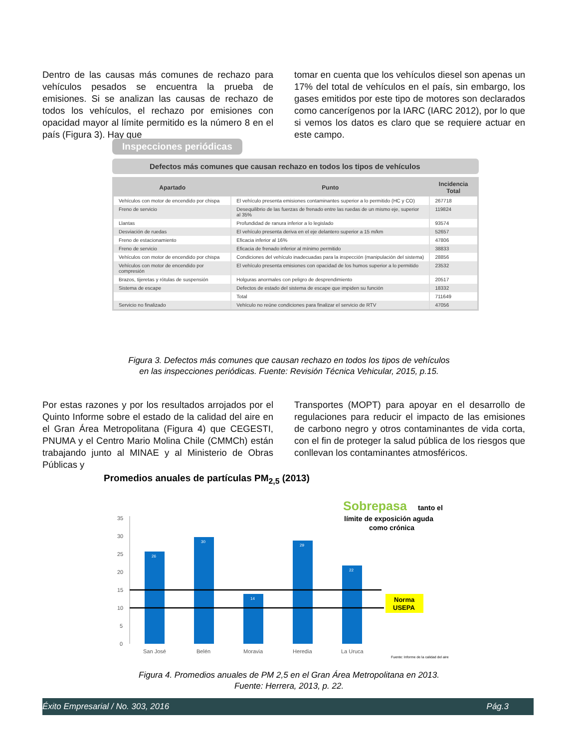Dentro de las causas más comunes de rechazo para vehículos pesados se encuentra la prueba de emisiones. Si se analizan las causas de rechazo de todos los vehículos, el rechazo por emisiones con opacidad mayor al límite permitido es la número 8 en el país (Figura 3). Hay que
tomar en cuenta que los vehículos diesel son apenas un 17% del total de vehículos en el país, sin embargo, los gases emitidos por este tipo de motores son declarados como cancerígenos por la IARC (IARC 2012), por lo que si vemos los datos es claro que se requiere actuar en este campo.
Inspecciones periódicas
Defectos más comunes que causan rechazo en todos los tipos de vehículos
| Apartado | Punto | Incidencia Total |
| --- | --- | --- |
| Vehículos con motor de encendido por chispa | El vehículo presenta emisiones contaminantes superior a lo permitido (HC y CO) | 267718 |
| Freno de servicio | Desequilibrio de las fuerzas de frenado entre las ruedas de un mismo eje, superior al 35% | 119824 |
| Llantas | Profundidad de ranura inferior a lo legislado | 93574 |
| Desviación de ruedas | El vehículo presenta deriva en el eje delantero superior a 15 m/km | 52657 |
| Freno de estacionamiento | Eficacia inferior al 16% | 47806 |
| Freno de servicio | Eficacia de frenado inferior al mínimo permitido | 38833 |
| Vehículos con motor de encendido por chispa | Condiciones del vehículo inadecuadas para la inspección (manipulación del sistema) | 28856 |
| Vehículos con motor de encendido por compresión | El vehículo presenta emisiones con opacidad de los humos superior a lo permitido | 23532 |
| Brazos, tijeretas y rótulas de suspensión | Holguras anormales con peligro de desprendimiento | 20517 |
| Sistema de escape | Defectos de estado del sistema de escape que impiden su función | 18332 |
| | Total | 711649 |
| Servicio no finalizado | Vehículo no reúne condiciones para finalizar el servicio de RTV | 47056 |
Figura 3. Defectos más comunes que causan rechazo en todos los tipos de vehículos
en las inspecciones periódicas. Fuente: Revisión Técnica Vehicular, 2015, p.15.
Por estas razones y por los resultados arrojados por el Quinto Informe sobre el estado de la calidad del aire en el Gran Área Metropolitana (Figura 4) que CEGESTI, PNUMA y el Centro Mario Molina Chile (CMMCh) están trabajando junto al MINAE y al Ministerio de Obras Públicas y
Transportes (MOPT) para apoyar en el desarrollo de regulaciones para reducir el impacto de las emisiones de carbono negro y otros contaminantes de vida corta, con el fin de proteger la salud pública de los riesgos que conllevan los contaminantes atmosféricos.
Promedios anuales de partículas PM<sub>2,5</sub> (2013)
Sobrepasa
tanto el
límite de exposición aguda
como crónica
35
30
25
20
15
10
5
0
26
30
14
29
22
Norma
USEPA
San José
Belén
Moravia
Heredia
La Uruca
Fuente: Informe de la calidad del aire
Figura 4. Promedios anuales de PM 2,5 en el Gran Área Metropolitana en 2013.
Fuente: Herrera, 2013, p. 22.
Éxito Empresarial / No. 303, 2016 Pág.3